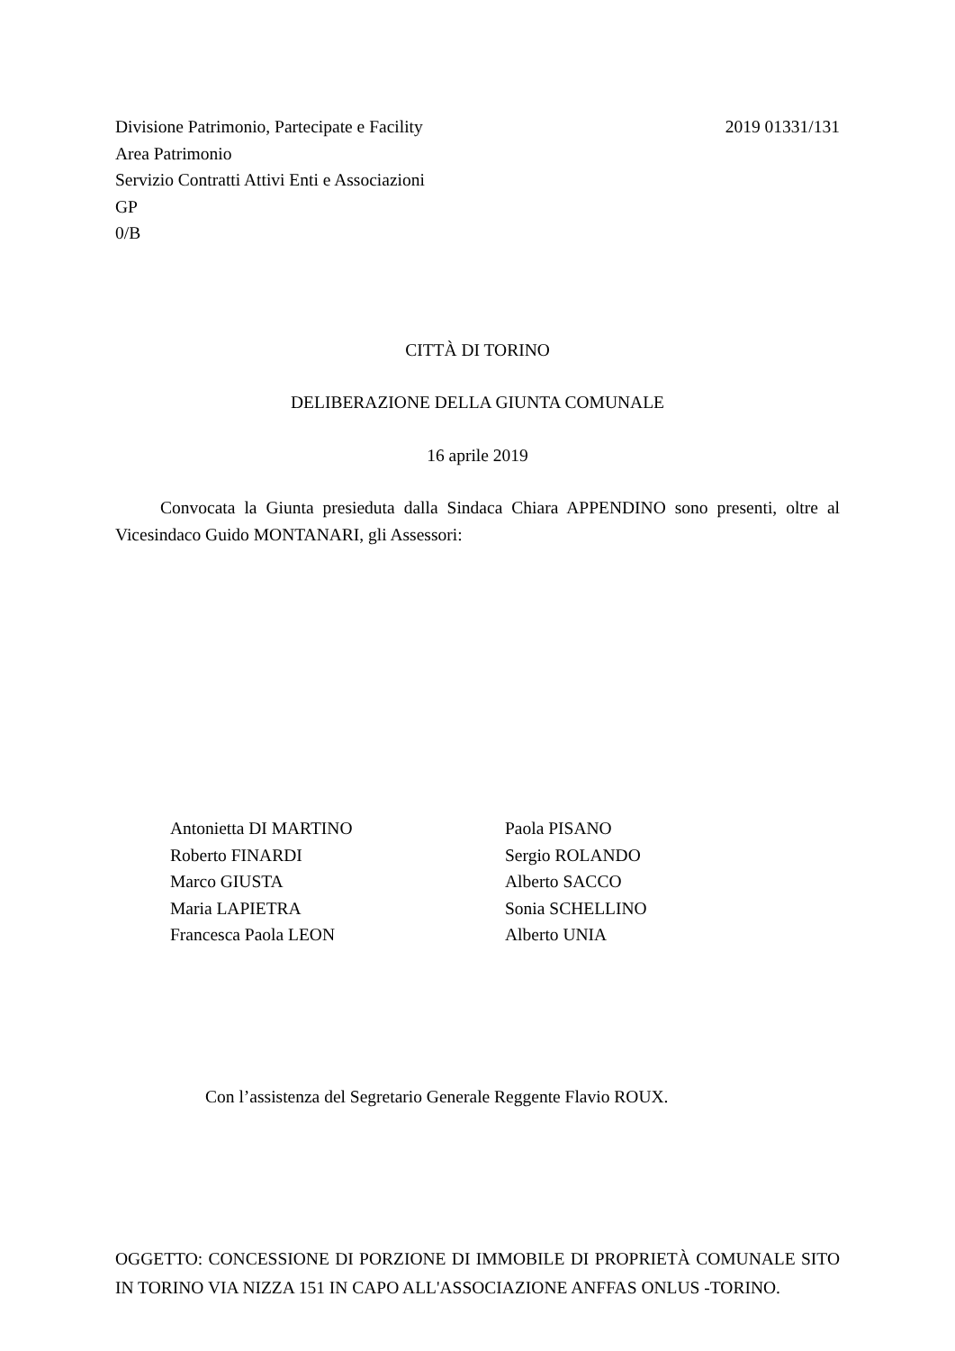Divisione Patrimonio, Partecipate e Facility
2019 01331/131
Area Patrimonio
Servizio Contratti Attivi Enti e Associazioni
GP
0/B
CITTÀ DI TORINO
DELIBERAZIONE DELLA GIUNTA COMUNALE
16 aprile 2019
Convocata la Giunta presieduta dalla Sindaca Chiara APPENDINO sono presenti, oltre al Vicesindaco Guido MONTANARI, gli Assessori:
Antonietta DI MARTINO
Roberto FINARDI
Marco GIUSTA
Maria LAPIETRA
Francesca Paola LEON
Paola PISANO
Sergio ROLANDO
Alberto SACCO
Sonia SCHELLINO
Alberto UNIA
Con l’assistenza del Segretario Generale Reggente Flavio ROUX.
OGGETTO: CONCESSIONE DI PORZIONE DI IMMOBILE DI PROPRIETÀ COMUNALE SITO IN TORINO VIA NIZZA 151 IN CAPO ALL'ASSOCIAZIONE ANFFAS ONLUS -TORINO.